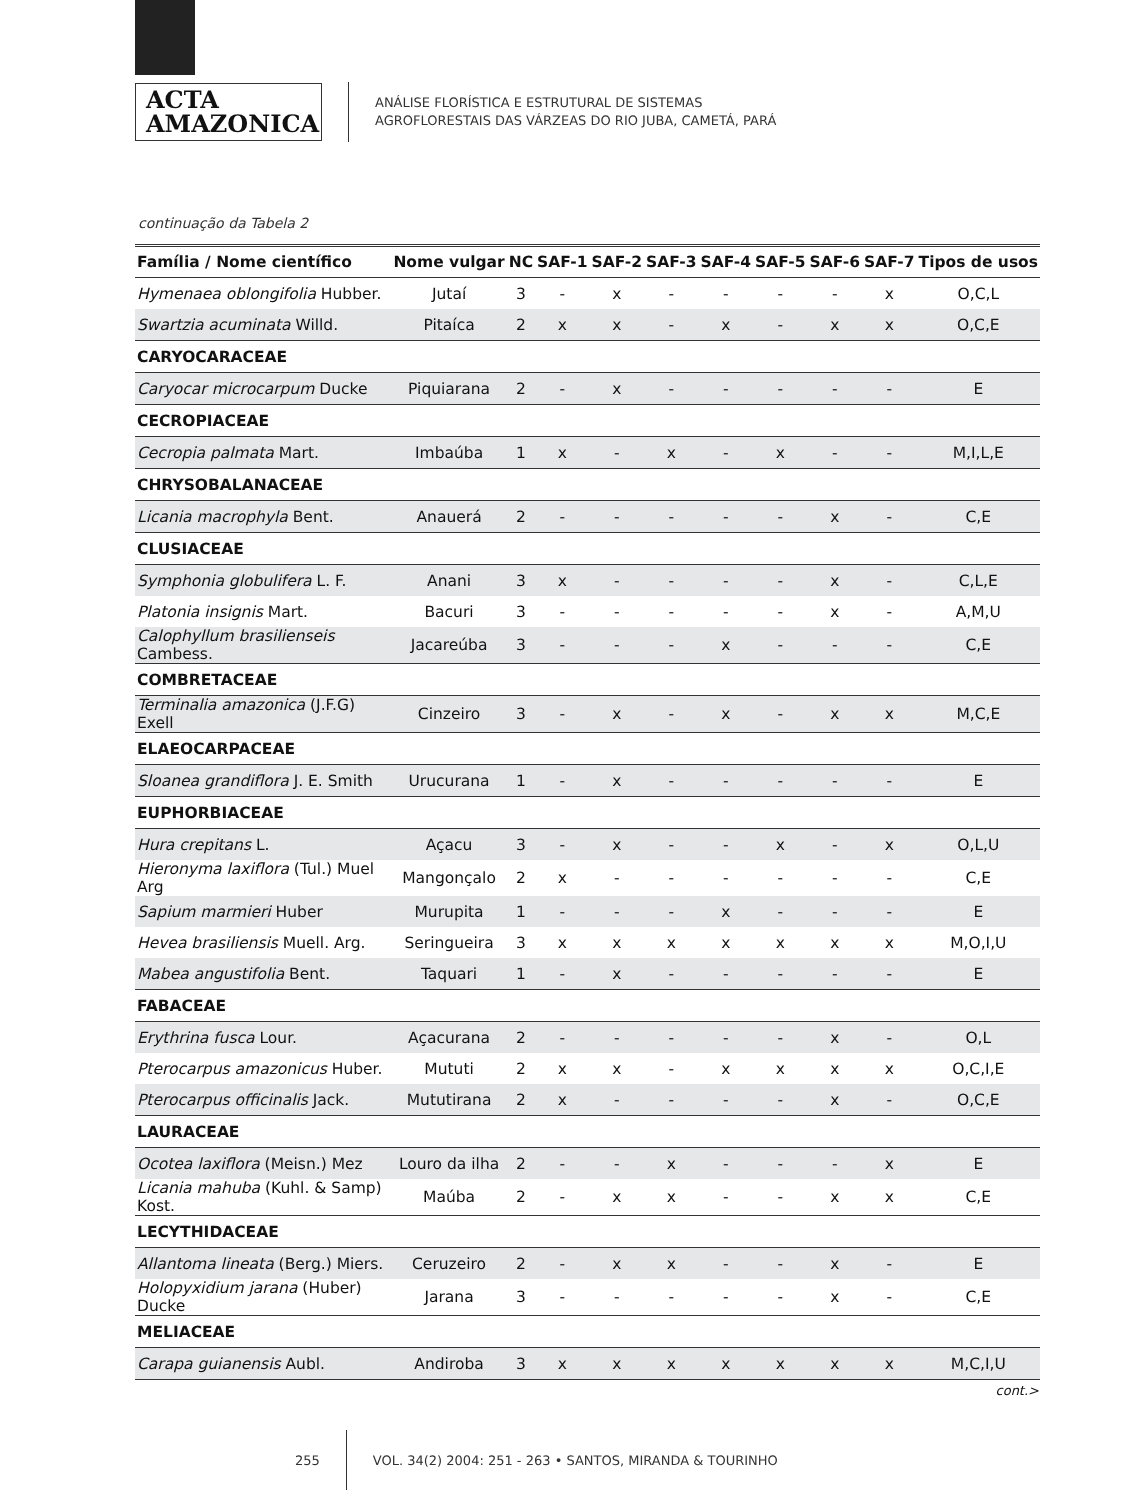ACTA
AMAZONICA
ANÁLISE FLORÍSTICA E ESTRUTURAL DE SISTEMAS
AGROFLORESTAIS DAS VÁRZEAS DO RIO JUBA, CAMETÁ, PARÁ
continuação da Tabela 2
| Família / Nome científico | Nome vulgar | NC | SAF-1 | SAF-2 | SAF-3 | SAF-4 | SAF-5 | SAF-6 | SAF-7 | Tipos de usos |
| --- | --- | --- | --- | --- | --- | --- | --- | --- | --- | --- |
| Hymenaea oblongifolia Hubber. | Jutaí | 3 | - | x | - | - | - | - | x | O,C,L |
| Swartzia acuminata Willd. | Pitaíca | 2 | x | x | - | x | - | x | x | O,C,E |
| CARYOCARACEAE | | | | | | | | | | |
| Caryocar microcarpum Ducke | Piquiarana | 2 | - | x | - | - | - | - | - | E |
| CECROPIACEAE | | | | | | | | | | |
| Cecropia palmata Mart. | Imbaúba | 1 | x | - | x | - | x | - | - | M,I,L,E |
| CHRYSOBALANACEAE | | | | | | | | | | |
| Licania macrophyla Bent. | Anauerá | 2 | - | - | - | - | - | x | - | C,E |
| CLUSIACEAE | | | | | | | | | | |
| Symphonia globulifera L. F. | Anani | 3 | x | - | - | - | - | x | - | C,L,E |
| Platonia insignis Mart. | Bacuri | 3 | - | - | - | - | - | x | - | A,M,U |
| Calophyllum brasilienseis Cambess. | Jacareúba | 3 | - | - | - | x | - | - | - | C,E |
| COMBRETACEAE | | | | | | | | | | |
| Terminalia amazonica (J.F.G) Exell | Cinzeiro | 3 | - | x | - | x | - | x | x | M,C,E |
| ELAEOCARPACEAE | | | | | | | | | | |
| Sloanea grandiflora J. E. Smith | Urucurana | 1 | - | x | - | - | - | - | - | E |
| EUPHORBIACEAE | | | | | | | | | | |
| Hura crepitans L. | Açacu | 3 | - | x | - | - | x | - | x | O,L,U |
| Hieronyma laxiflora (Tul.) Muel Arg | Mangonçalo | 2 | x | - | - | - | - | - | - | C,E |
| Sapium marmieri Huber | Murupita | 1 | - | - | - | x | - | - | - | E |
| Hevea brasiliensis Muell. Arg. | Seringueira | 3 | x | x | x | x | x | x | x | M,O,I,U |
| Mabea angustifolia Bent. | Taquari | 1 | - | x | - | - | - | - | - | E |
| FABACEAE | | | | | | | | | | |
| Erythrina fusca Lour. | Açacurana | 2 | - | - | - | - | - | x | - | O,L |
| Pterocarpus amazonicus Huber. | Mututi | 2 | x | x | - | x | x | x | x | O,C,I,E |
| Pterocarpus officinalis Jack. | Mututirana | 2 | x | - | - | - | - | x | - | O,C,E |
| LAURACEAE | | | | | | | | | | |
| Ocotea laxiflora (Meisn.) Mez | Louro da ilha | 2 | - | - | x | - | - | - | x | E |
| Licania mahuba (Kuhl. & Samp) Kost. | Maúba | 2 | - | x | x | - | - | x | x | C,E |
| LECYTHIDACEAE | | | | | | | | | | |
| Allantoma lineata (Berg.) Miers. | Ceruzeiro | 2 | - | x | x | - | - | x | - | E |
| Holopyxidium jarana (Huber) Ducke | Jarana | 3 | - | - | - | - | - | x | - | C,E |
| MELIACEAE | | | | | | | | | | |
| Carapa guianensis Aubl. | Andiroba | 3 | x | x | x | x | x | x | x | M,C,I,U |
cont.>
255
VOL. 34(2) 2004: 251 - 263 • SANTOS, MIRANDA & TOURINHO